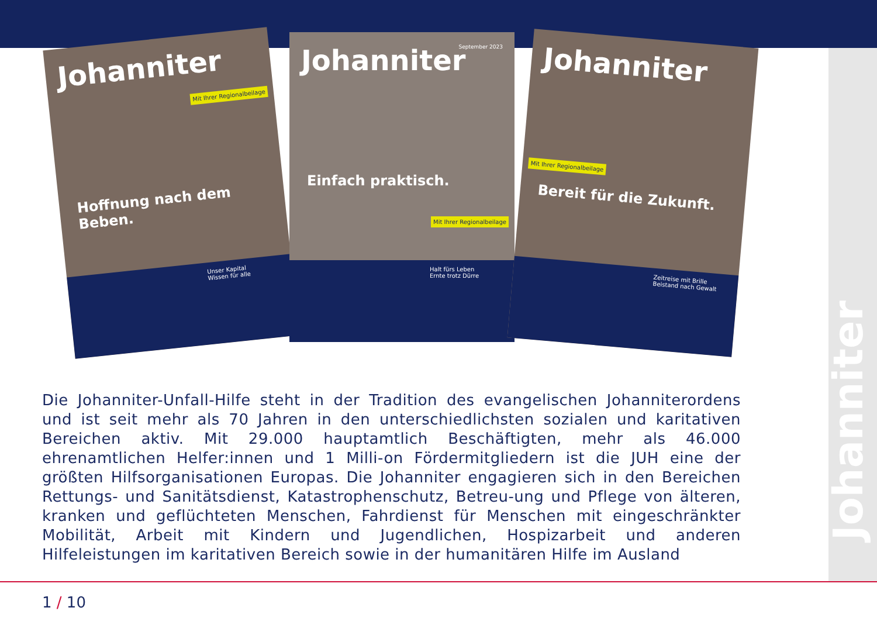Johanniter
Johanniter
Mit Ihrer Regionalbeilage
Hoffnung nach dem Beben.
Unser Kapital
Wissen für alle
Johanniter
September 2023
Mit Ihrer Regionalbeilage
Einfach praktisch.
Halt fürs Leben
Ernte trotz Dürre
Johanniter
Mit Ihrer Regionalbeilage
Bereit für die Zukunft.
Zeitreise mit Brille
Beistand nach Gewalt
Die Johanniter-Unfall-Hilfe steht in der Tradition des evangelischen Johanniterordens und ist seit mehr als 70 Jahren in den unterschiedlichsten sozialen und karitativen Bereichen aktiv. Mit 29.000 hauptamtlich Beschäftigten, mehr als 46.000 ehrenamtlichen Helfer:innen und 1 Milli-on Fördermitgliedern ist die JUH eine der größten Hilfsorganisationen Europas. Die Johanniter engagieren sich in den Bereichen Rettungs- und Sanitätsdienst, Katastrophenschutz, Betreu-ung und Pflege von älteren, kranken und geflüchteten Menschen, Fahrdienst für Menschen mit eingeschränkter Mobilität, Arbeit mit Kindern und Jugendlichen, Hospizarbeit und anderen Hilfeleistungen im karitativen Bereich sowie in der humanitären Hilfe im Ausland
1 / 10